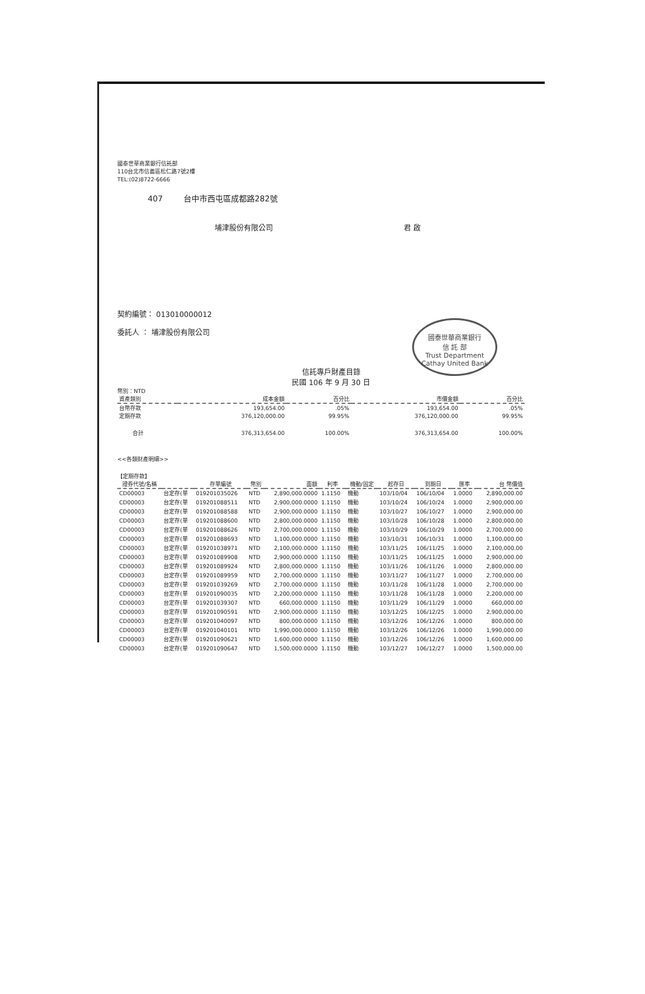國泰世華商業銀行信託部
110台北市信義區松仁路7號2樓
TEL:(02)8722-6666
407 台中市西屯區成都路282號
埔津股份有限公司 君 啟
契約編號： 013010000012
委託人 ： 埔津股份有限公司
國泰世華商業銀行
信 託 部
Trust Department
Cathay United Bank
信託專戶財產目錄
民國 106 年 9 月 30 日
幣別：NTD
| 資產類別 | 成本金額 | 百分比 | 市價金額 | 百分比 |
| --- | --- | --- | --- | --- |
| 台幣存款 | 193,654.00 | .05% | 193,654.00 | .05% |
| 定期存款 | 376,120,000.00 | 99.95% | 376,120,000.00 | 99.95% |
| 合計 | 376,313,654.00 | 100.00% | 376,313,654.00 | 100.00% |
<<各類財產明細>>
【定期存款】
| 證券代號/名稱 | | 存單編號 | 幣別 | 面額 | 利率 | 機動/固定 | 起存日 | 到期日 | 匯率 | 台 幣價值 |
| --- | --- | --- | --- | --- | --- | --- | --- | --- | --- | --- |
| CD00003 | 台定存(單 | 019201035026 | NTD | 2,890,000.0000 | 1.1150 | 機動 | 103/10/04 | 106/10/04 | 1.0000 | 2,890,000.00 |
| CD00003 | 台定存(單 | 019201088511 | NTD | 2,900,000.0000 | 1.1150 | 機動 | 103/10/24 | 106/10/24 | 1.0000 | 2,900,000.00 |
| CD00003 | 台定存(單 | 019201088588 | NTD | 2,900,000.0000 | 1.1150 | 機動 | 103/10/27 | 106/10/27 | 1.0000 | 2,900,000.00 |
| CD00003 | 台定存(單 | 019201088600 | NTD | 2,800,000.0000 | 1.1150 | 機動 | 103/10/28 | 106/10/28 | 1.0000 | 2,800,000.00 |
| CD00003 | 台定存(單 | 019201088626 | NTD | 2,700,000.0000 | 1.1150 | 機動 | 103/10/29 | 106/10/29 | 1.0000 | 2,700,000.00 |
| CD00003 | 台定存(單 | 019201088693 | NTD | 1,100,000.0000 | 1.1150 | 機動 | 103/10/31 | 106/10/31 | 1.0000 | 1,100,000.00 |
| CD00003 | 台定存(單 | 019201038971 | NTD | 2,100,000.0000 | 1.1150 | 機動 | 103/11/25 | 106/11/25 | 1.0000 | 2,100,000.00 |
| CD00003 | 台定存(單 | 019201089908 | NTD | 2,900,000.0000 | 1.1150 | 機動 | 103/11/25 | 106/11/25 | 1.0000 | 2,900,000.00 |
| CD00003 | 台定存(單 | 019201089924 | NTD | 2,800,000.0000 | 1.1150 | 機動 | 103/11/26 | 106/11/26 | 1.0000 | 2,800,000.00 |
| CD00003 | 台定存(單 | 019201089959 | NTD | 2,700,000.0000 | 1.1150 | 機動 | 103/11/27 | 106/11/27 | 1.0000 | 2,700,000.00 |
| CD00003 | 台定存(單 | 019201039269 | NTD | 2,700,000.0000 | 1.1150 | 機動 | 103/11/28 | 106/11/28 | 1.0000 | 2,700,000.00 |
| CD00003 | 台定存(單 | 019201090035 | NTD | 2,200,000.0000 | 1.1150 | 機動 | 103/11/28 | 106/11/28 | 1.0000 | 2,200,000.00 |
| CD00003 | 台定存(單 | 019201039307 | NTD | 660,000.0000 | 1.1150 | 機動 | 103/11/29 | 106/11/29 | 1.0000 | 660,000.00 |
| CD00003 | 台定存(單 | 019201090591 | NTD | 2,900,000.0000 | 1.1150 | 機動 | 103/12/25 | 106/12/25 | 1.0000 | 2,900,000.00 |
| CD00003 | 台定存(單 | 019201040097 | NTD | 800,000.0000 | 1.1150 | 機動 | 103/12/26 | 106/12/26 | 1.0000 | 800,000.00 |
| CD00003 | 台定存(單 | 019201040101 | NTD | 1,990,000.0000 | 1.1150 | 機動 | 103/12/26 | 106/12/26 | 1.0000 | 1,990,000.00 |
| CD00003 | 台定存(單 | 019201090621 | NTD | 1,600,000.0000 | 1.1150 | 機動 | 103/12/26 | 106/12/26 | 1.0000 | 1,600,000.00 |
| CD00003 | 台定存(單 | 019201090647 | NTD | 1,500,000.0000 | 1.1150 | 機動 | 103/12/27 | 106/12/27 | 1.0000 | 1,500,000.00 |